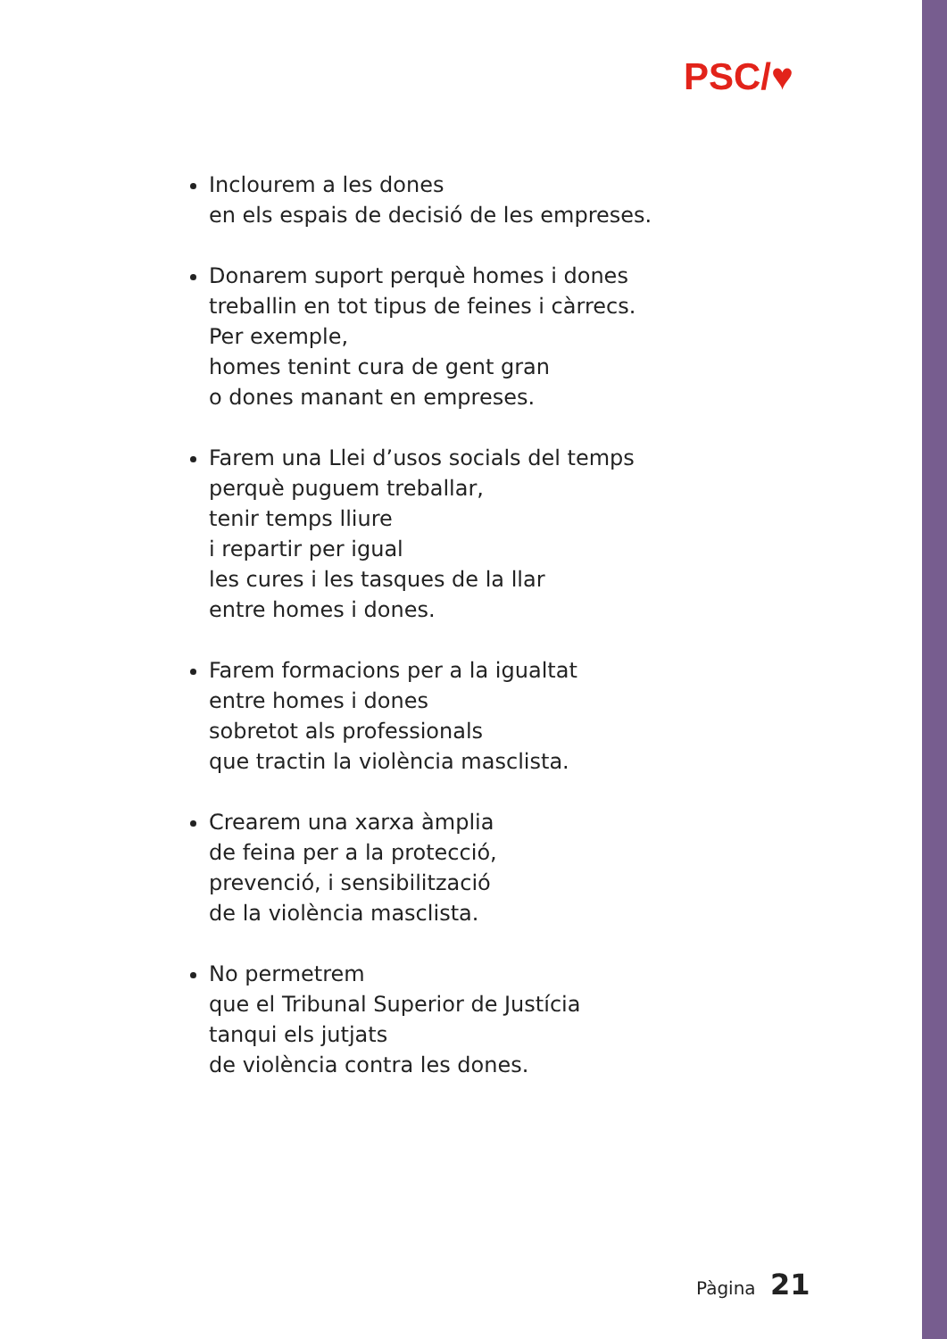PSC/♥
Inclourem a les dones
en els espais de decisió de les empreses.
Donarem suport perquè homes i dones
treballin en tot tipus de feines i càrrecs.
Per exemple,
homes tenint cura de gent gran
o dones manant en empreses.
Farem una Llei d’usos socials del temps
perquè puguem treballar,
tenir temps lliure
i repartir per igual
les cures i les tasques de la llar
entre homes i dones.
Farem formacions per a la igualtat
entre homes i dones
sobretot als professionals
que tractin la violència masclista.
Crearem una xarxa àmplia
de feina per a la protecció,
prevenció, i sensibilització
de la violència masclista.
No permetrem
que el Tribunal Superior de Justícia
tanqui els jutjats
de violència contra les dones.
Pàgina 21